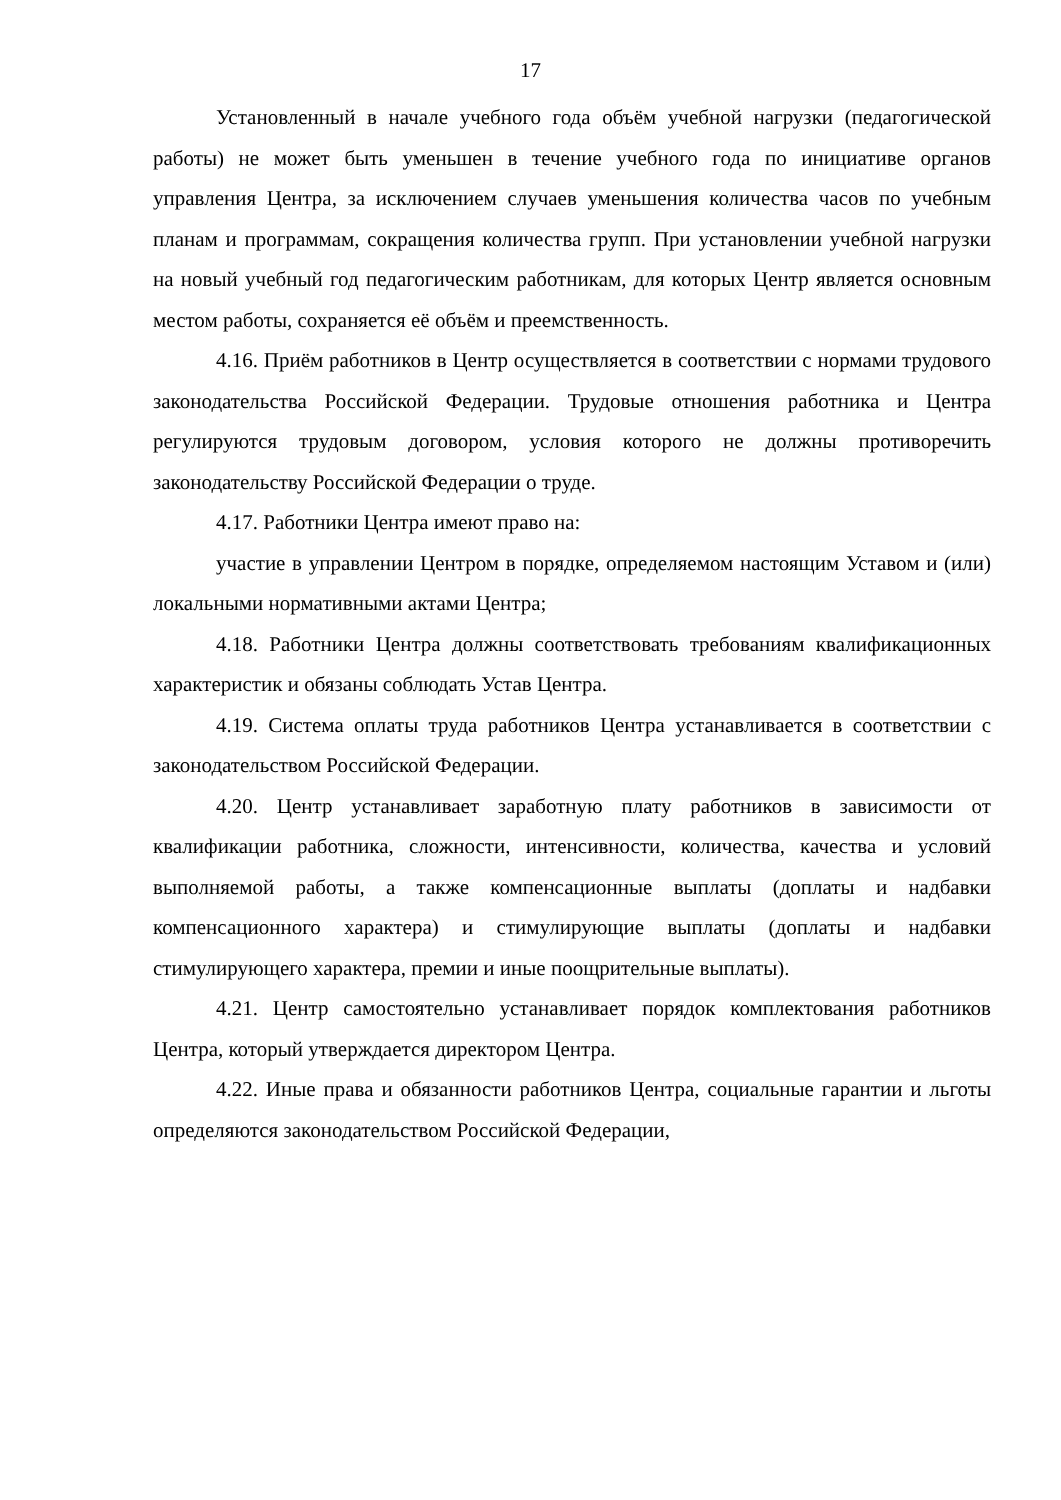17
Установленный в начале учебного года объём учебной нагрузки (педагогической работы) не может быть уменьшен в течение учебного года по инициативе органов управления Центра, за исключением случаев уменьшения количества часов по учебным планам и программам, сокращения количества групп. При установлении учебной нагрузки на новый учебный год педагогическим работникам, для которых Центр является основным местом работы, сохраняется её объём и преемственность.
4.16. Приём работников в Центр осуществляется в соответствии с нормами трудового законодательства Российской Федерации. Трудовые отношения работника и Центра регулируются трудовым договором, условия которого не должны противоречить законодательству Российской Федерации о труде.
4.17. Работники Центра имеют право на:
участие в управлении Центром в порядке, определяемом настоящим Уставом и (или) локальными нормативными актами Центра;
4.18. Работники Центра должны соответствовать требованиям квалификационных характеристик и обязаны соблюдать Устав Центра.
4.19. Система оплаты труда работников Центра устанавливается в соответствии с законодательством Российской Федерации.
4.20. Центр устанавливает заработную плату работников в зависимости от квалификации работника, сложности, интенсивности, количества, качества и условий выполняемой работы, а также компенсационные выплаты (доплаты и надбавки компенсационного характера) и стимулирующие выплаты (доплаты и надбавки стимулирующего характера, премии и иные поощрительные выплаты).
4.21. Центр самостоятельно устанавливает порядок комплектования работников Центра, который утверждается директором Центра.
4.22. Иные права и обязанности работников Центра, социальные гарантии и льготы определяются законодательством Российской Федерации,